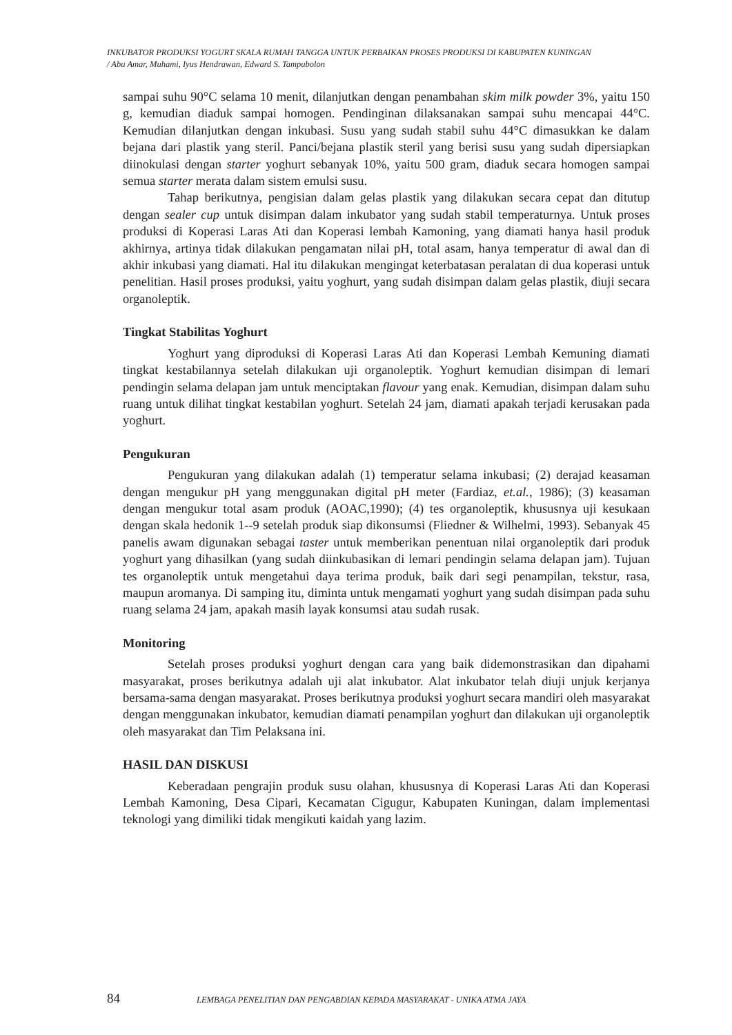INKUBATOR PRODUKSI YOGURT SKALA RUMAH TANGGA UNTUK PERBAIKAN PROSES PRODUKSI DI KABUPATEN KUNINGAN
/ Abu Amar, Muhami, Iyus Hendrawan, Edward S. Tampubolon
sampai suhu 90°C selama 10 menit, dilanjutkan dengan penambahan skim milk powder 3%, yaitu 150 g, kemudian diaduk sampai homogen. Pendinginan dilaksanakan sampai suhu mencapai 44°C. Kemudian dilanjutkan dengan inkubasi. Susu yang sudah stabil suhu 44°C dimasukkan ke dalam bejana dari plastik yang steril. Panci/bejana plastik steril yang berisi susu yang sudah dipersiapkan diinokulasi dengan starter yoghurt sebanyak 10%, yaitu 500 gram, diaduk secara homogen sampai semua starter merata dalam sistem emulsi susu.
Tahap berikutnya, pengisian dalam gelas plastik yang dilakukan secara cepat dan ditutup dengan sealer cup untuk disimpan dalam inkubator yang sudah stabil temperaturnya. Untuk proses produksi di Koperasi Laras Ati dan Koperasi lembah Kamoning, yang diamati hanya hasil produk akhirnya, artinya tidak dilakukan pengamatan nilai pH, total asam, hanya temperatur di awal dan di akhir inkubasi yang diamati. Hal itu dilakukan mengingat keterbatasan peralatan di dua koperasi untuk penelitian. Hasil proses produksi, yaitu yoghurt, yang sudah disimpan dalam gelas plastik, diuji secara organoleptik.
Tingkat Stabilitas Yoghurt
Yoghurt yang diproduksi di Koperasi Laras Ati dan Koperasi Lembah Kemuning diamati tingkat kestabilannya setelah dilakukan uji organoleptik. Yoghurt kemudian disimpan di lemari pendingin selama delapan jam untuk menciptakan flavour yang enak. Kemudian, disimpan dalam suhu ruang untuk dilihat tingkat kestabilan yoghurt. Setelah 24 jam, diamati apakah terjadi kerusakan pada yoghurt.
Pengukuran
Pengukuran yang dilakukan adalah (1) temperatur selama inkubasi; (2) derajad keasaman dengan mengukur pH yang menggunakan digital pH meter (Fardiaz, et.al., 1986); (3) keasaman dengan mengukur total asam produk (AOAC,1990); (4) tes organoleptik, khususnya uji kesukaan dengan skala hedonik 1--9 setelah produk siap dikonsumsi (Fliedner & Wilhelmi, 1993). Sebanyak 45 panelis awam digunakan sebagai taster untuk memberikan penentuan nilai organoleptik dari produk yoghurt yang dihasilkan (yang sudah diinkubasikan di lemari pendingin selama delapan jam). Tujuan tes organoleptik untuk mengetahui daya terima produk, baik dari segi penampilan, tekstur, rasa, maupun aromanya. Di samping itu, diminta untuk mengamati yoghurt yang sudah disimpan pada suhu ruang selama 24 jam, apakah masih layak konsumsi atau sudah rusak.
Monitoring
Setelah proses produksi yoghurt dengan cara yang baik didemonstrasikan dan dipahami masyarakat, proses berikutnya adalah uji alat inkubator. Alat inkubator telah diuji unjuk kerjanya bersama-sama dengan masyarakat. Proses berikutnya produksi yoghurt secara mandiri oleh masyarakat dengan menggunakan inkubator, kemudian diamati penampilan yoghurt dan dilakukan uji organoleptik oleh masyarakat dan Tim Pelaksana ini.
HASIL DAN DISKUSI
Keberadaan pengrajin produk susu olahan, khususnya di Koperasi Laras Ati dan Koperasi Lembah Kamoning, Desa Cipari, Kecamatan Cigugur, Kabupaten Kuningan, dalam implementasi teknologi yang dimiliki tidak mengikuti kaidah yang lazim.
84 LEMBAGA PENELITIAN DAN PENGABDIAN KEPADA MASYARAKAT - UNIKA ATMA JAYA